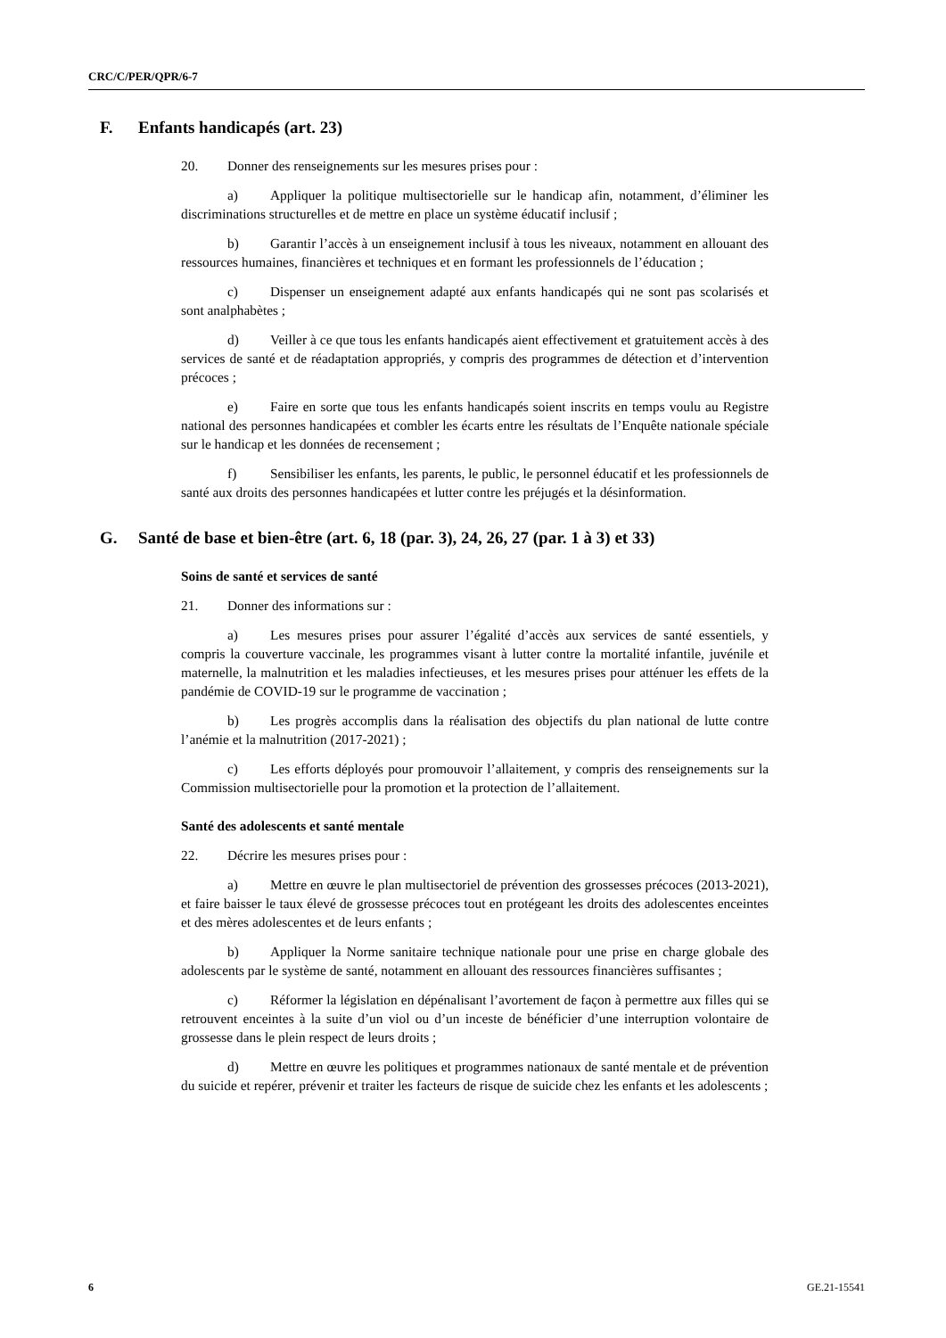CRC/C/PER/QPR/6-7
F. Enfants handicapés (art. 23)
20. Donner des renseignements sur les mesures prises pour :
a) Appliquer la politique multisectorielle sur le handicap afin, notamment, d’éliminer les discriminations structurelles et de mettre en place un système éducatif inclusif ;
b) Garantir l’accès à un enseignement inclusif à tous les niveaux, notamment en allouant des ressources humaines, financières et techniques et en formant les professionnels de l’éducation ;
c) Dispenser un enseignement adapté aux enfants handicapés qui ne sont pas scolarisés et sont analphabètes ;
d) Veiller à ce que tous les enfants handicapés aient effectivement et gratuitement accès à des services de santé et de réadaptation appropriés, y compris des programmes de détection et d’intervention précoces ;
e) Faire en sorte que tous les enfants handicapés soient inscrits en temps voulu au Registre national des personnes handicapées et combler les écarts entre les résultats de l’Enquête nationale spéciale sur le handicap et les données de recensement ;
f) Sensibiliser les enfants, les parents, le public, le personnel éducatif et les professionnels de santé aux droits des personnes handicapées et lutter contre les préjugés et la désinformation.
G. Santé de base et bien-être (art. 6, 18 (par. 3), 24, 26, 27 (par. 1 à 3) et 33)
Soins de santé et services de santé
21. Donner des informations sur :
a) Les mesures prises pour assurer l’égalité d’accès aux services de santé essentiels, y compris la couverture vaccinale, les programmes visant à lutter contre la mortalité infantile, juvénile et maternelle, la malnutrition et les maladies infectieuses, et les mesures prises pour atténuer les effets de la pandémie de COVID-19 sur le programme de vaccination ;
b) Les progrès accomplis dans la réalisation des objectifs du plan national de lutte contre l’anémie et la malnutrition (2017-2021) ;
c) Les efforts déployés pour promouvoir l’allaitement, y compris des renseignements sur la Commission multisectorielle pour la promotion et la protection de l’allaitement.
Santé des adolescents et santé mentale
22. Décrire les mesures prises pour :
a) Mettre en œuvre le plan multisectoriel de prévention des grossesses précoces (2013-2021), et faire baisser le taux élevé de grossesse précoces tout en protégeant les droits des adolescentes enceintes et des mères adolescentes et de leurs enfants ;
b) Appliquer la Norme sanitaire technique nationale pour une prise en charge globale des adolescents par le système de santé, notamment en allouant des ressources financières suffisantes ;
c) Réformer la législation en dépénalisant l’avortement de façon à permettre aux filles qui se retrouvent enceintes à la suite d’un viol ou d’un inceste de bénéficier d’une interruption volontaire de grossesse dans le plein respect de leurs droits ;
d) Mettre en œuvre les politiques et programmes nationaux de santé mentale et de prévention du suicide et repérer, prévenir et traiter les facteurs de risque de suicide chez les enfants et les adolescents ;
6 GE.21-15541